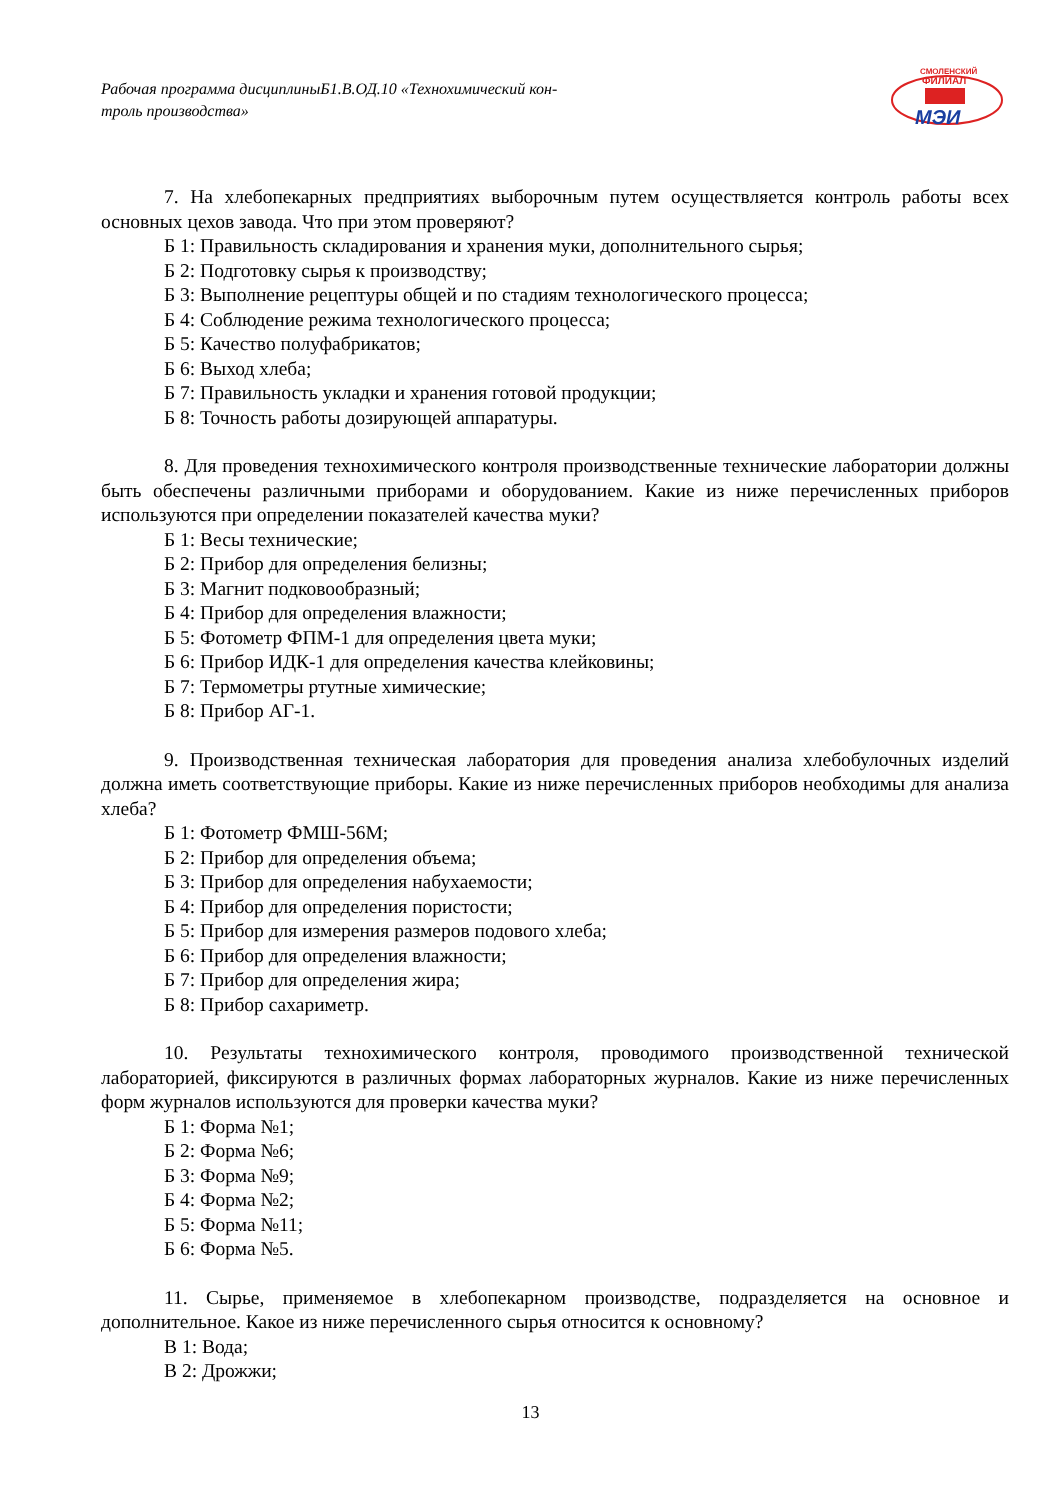Рабочая программа дисциплиныБ1.В.ОД.10 «Технохимический кон-
троль производства»
СМОЛЕНСКИЙ
ФИЛИАЛ
МЭИ
7. На хлебопекарных предприятиях выборочным путем осуществляется контроль работы всех основных цехов завода. Что при этом проверяют?
Б 1: Правильность складирования и хранения муки, дополнительного сырья;
Б 2: Подготовку сырья к производству;
Б 3: Выполнение рецептуры общей и по стадиям технологического процесса;
Б 4: Соблюдение режима технологического процесса;
Б 5: Качество полуфабрикатов;
Б 6: Выход хлеба;
Б 7: Правильность укладки и хранения готовой продукции;
Б 8: Точность работы дозирующей аппаратуры.
8. Для проведения технохимического контроля производственные технические лаборатории должны быть обеспечены различными приборами и оборудованием. Какие из ниже перечисленных приборов используются при определении показателей качества муки?
Б 1: Весы технические;
Б 2: Прибор для определения белизны;
Б 3: Магнит подковообразный;
Б 4: Прибор для определения влажности;
Б 5: Фотометр ФПМ-1 для определения цвета муки;
Б 6: Прибор ИДК-1 для определения качества клейковины;
Б 7: Термометры ртутные химические;
Б 8: Прибор АГ-1.
9. Производственная техническая лаборатория для проведения анализа хлебобулочных изделий должна иметь соответствующие приборы. Какие из ниже перечисленных приборов необходимы для анализа хлеба?
Б 1: Фотометр ФМШ-56М;
Б 2: Прибор для определения объема;
Б 3: Прибор для определения набухаемости;
Б 4: Прибор для определения пористости;
Б 5: Прибор для измерения размеров подового хлеба;
Б 6: Прибор для определения влажности;
Б 7: Прибор для определения жира;
Б 8: Прибор сахариметр.
10. Результаты технохимического контроля, проводимого производственной технической лабораторией, фиксируются в различных формах лабораторных журналов. Какие из ниже перечисленных форм журналов используются для проверки качества муки?
Б 1: Форма №1;
Б 2: Форма №6;
Б 3: Форма №9;
Б 4: Форма №2;
Б 5: Форма №11;
Б 6: Форма №5.
11. Сырье, применяемое в хлебопекарном производстве, подразделяется на основное и дополнительное. Какое из ниже перечисленного сырья относится к основному?
В 1: Вода;
В 2: Дрожжи;
13